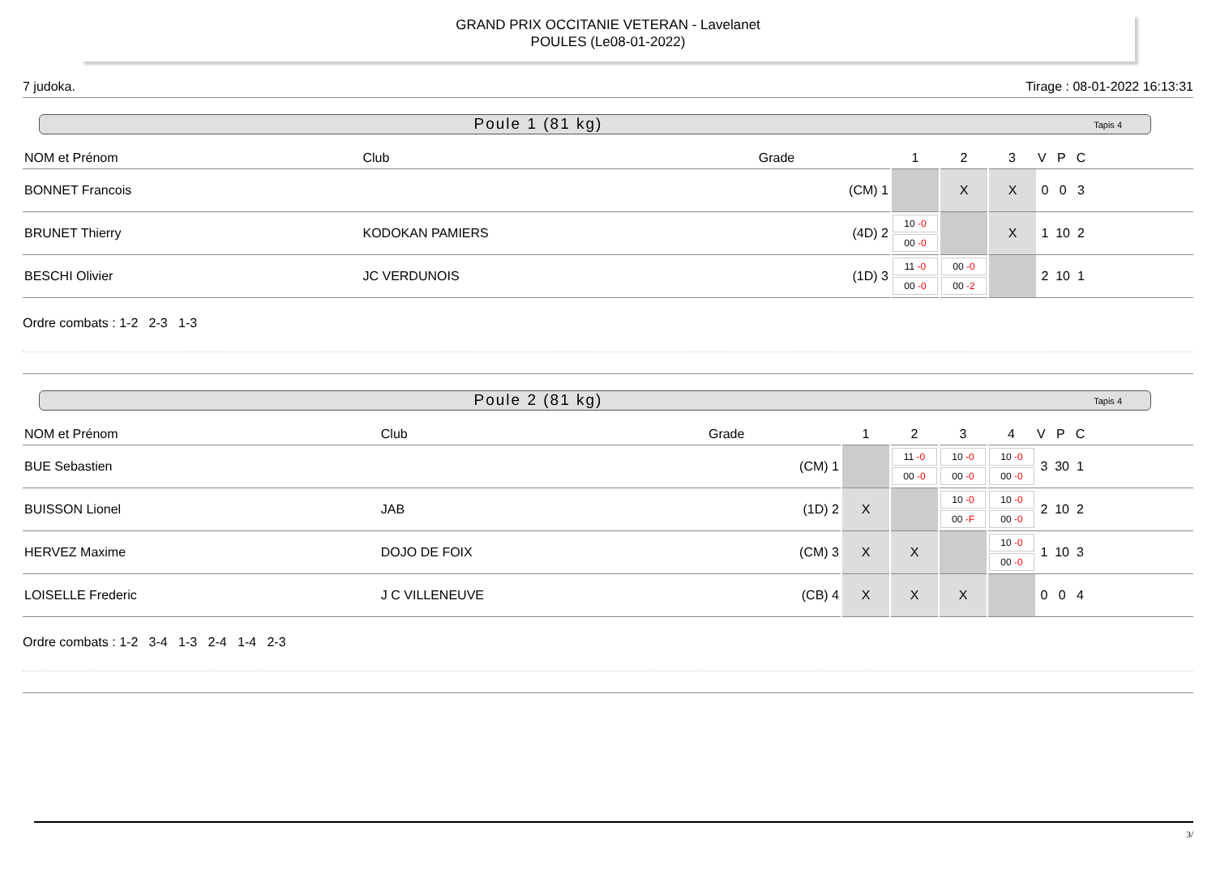GRAND PRIX OCCITANIE VETERAN - Lavelanet
POULES (Le08-01-2022)
7 judoka. Tirage : 08-01-2022 16:13:31
Poule 1 (81 kg) Tapis 4
| NOM et Prénom | Club | Grade | 1 | 2 | 3 | V P C |
| --- | --- | --- | --- | --- | --- | --- |
| BONNET Francois | | (CM) 1 | | X | X | 0 0 3 |
| BRUNET Thierry | KODOKAN PAMIERS | (4D) 2 | 10 -0 00 -0 | | X | 1 10 2 |
| BESCHI Olivier | JC VERDUNOIS | (1D) 3 | 11 -0 00 -0 | 00 -0 00 -2 | | 2 10 1 |
Ordre combats : 1-2 2-3 1-3
Poule 2 (81 kg) Tapis 4
| NOM et Prénom | Club | Grade | 1 | 2 | 3 | 4 | V P C |
| --- | --- | --- | --- | --- | --- | --- | --- |
| BUE Sebastien | | (CM) 1 | | 11 -0 00 -0 | 10 -0 00 -0 | 10 -0 00 -0 | 3 30 1 |
| BUISSON Lionel | JAB | (1D) 2 | X | | 10 -0 00 -F | 10 -0 00 -0 | 2 10 2 |
| HERVEZ Maxime | DOJO DE FOIX | (CM) 3 | X | X | | 10 -0 00 -0 | 1 10 3 |
| LOISELLE Frederic | J C VILLENEUVE | (CB) 4 | X | X | X | | 0 0 4 |
Ordre combats : 1-2 3-4 1-3 2-4 1-4 2-3
3/